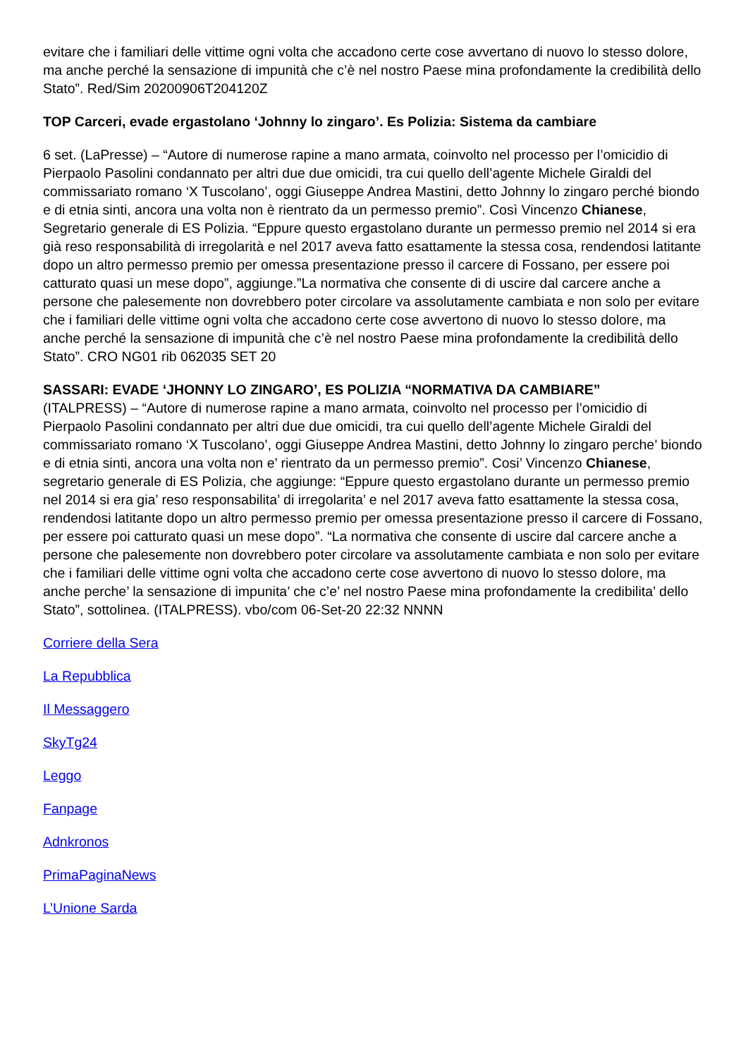evitare che i familiari delle vittime ogni volta che accadono certe cose avvertano di nuovo lo stesso dolore, ma anche perché la sensazione di impunità che c’è nel nostro Paese mina profondamente la credibilità dello Stato”. Red/Sim 20200906T204120Z
TOP Carceri, evade ergastolano ‘Johnny lo zingaro’. Es Polizia: Sistema da cambiare
6 set. (LaPresse) – “Autore di numerose rapine a mano armata, coinvolto nel processo per l’omicidio di Pierpaolo Pasolini condannato per altri due due omicidi, tra cui quello dell’agente Michele Giraldi del commissariato romano ‘X Tuscolano’, oggi Giuseppe Andrea Mastini, detto Johnny lo zingaro perché biondo e di etnia sinti, ancora una volta non è rientrato da un permesso premio”. Così Vincenzo Chianese, Segretario generale di ES Polizia. “Eppure questo ergastolano durante un permesso premio nel 2014 si era già reso responsabilità di irregolarità e nel 2017 aveva fatto esattamente la stessa cosa, rendendosi latitante dopo un altro permesso premio per omessa presentazione presso il carcere di Fossano, per essere poi catturato quasi un mese dopo”, aggiunge.”La normativa che consente di di uscire dal carcere anche a persone che palesemente non dovrebbero poter circolare va assolutamente cambiata e non solo per evitare che i familiari delle vittime ogni volta che accadono certe cose avvertono di nuovo lo stesso dolore, ma anche perché la sensazione di impunità che c’è nel nostro Paese mina profondamente la credibilità dello Stato”. CRO NG01 rib 062035 SET 20
SASSARI: EVADE ‘JHONNY LO ZINGARO’, ES POLIZIA “NORMATIVA DA CAMBIARE”
(ITALPRESS) – “Autore di numerose rapine a mano armata, coinvolto nel processo per l’omicidio di Pierpaolo Pasolini condannato per altri due due omicidi, tra cui quello dell’agente Michele Giraldi del commissariato romano ‘X Tuscolano’, oggi Giuseppe Andrea Mastini, detto Johnny lo zingaro perche’ biondo e di etnia sinti, ancora una volta non e’ rientrato da un permesso premio”. Cosi’ Vincenzo Chianese, segretario generale di ES Polizia, che aggiunge: “Eppure questo ergastolano durante un permesso premio nel 2014 si era gia’ reso responsabilita’ di irregolarita’ e nel 2017 aveva fatto esattamente la stessa cosa, rendendosi latitante dopo un altro permesso premio per omessa presentazione presso il carcere di Fossano, per essere poi catturato quasi un mese dopo”. “La normativa che consente di uscire dal carcere anche a persone che palesemente non dovrebbero poter circolare va assolutamente cambiata e non solo per evitare che i familiari delle vittime ogni volta che accadono certe cose avvertono di nuovo lo stesso dolore, ma anche perche’ la sensazione di impunita’ che c’e’ nel nostro Paese mina profondamente la credibilita’ dello Stato”, sottolinea. (ITALPRESS). vbo/com 06-Set-20 22:32 NNNN
Corriere della Sera
La Repubblica
Il Messaggero
SkyTg24
Leggo
Fanpage
Adnkronos
PrimaPaginaNews
L’Unione Sarda